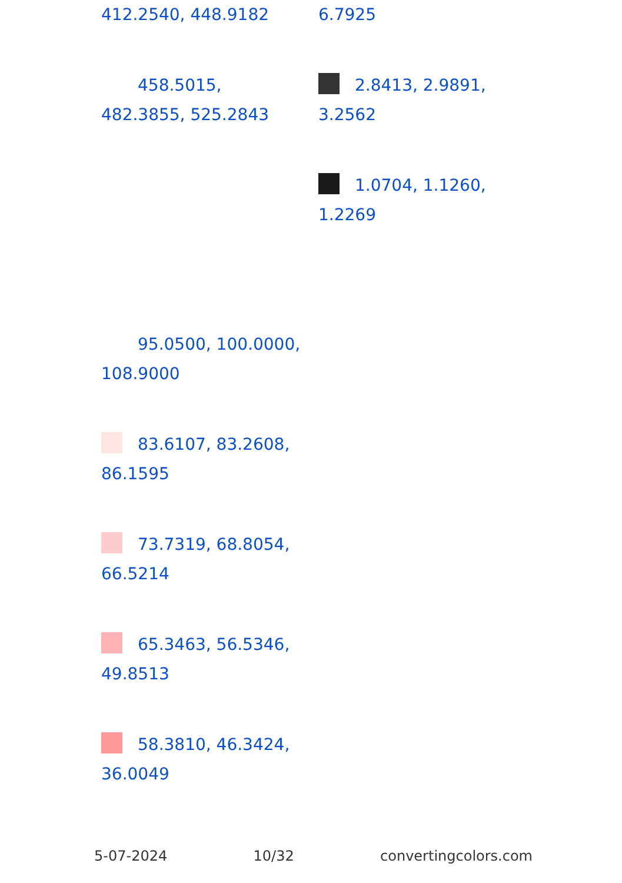412.2540, 448.9182
458.5015, 482.3855, 525.2843
95.0500, 100.0000, 108.9000
83.6107, 83.2608, 86.1595
73.7319, 68.8054, 66.5214
65.3463, 56.5346, 49.8513
58.3810, 46.3424, 36.0049
6.7925
2.8413, 2.9891, 3.2562
1.0704, 1.1260, 1.2269
5-07-2024 10/32 convertingcolors.com